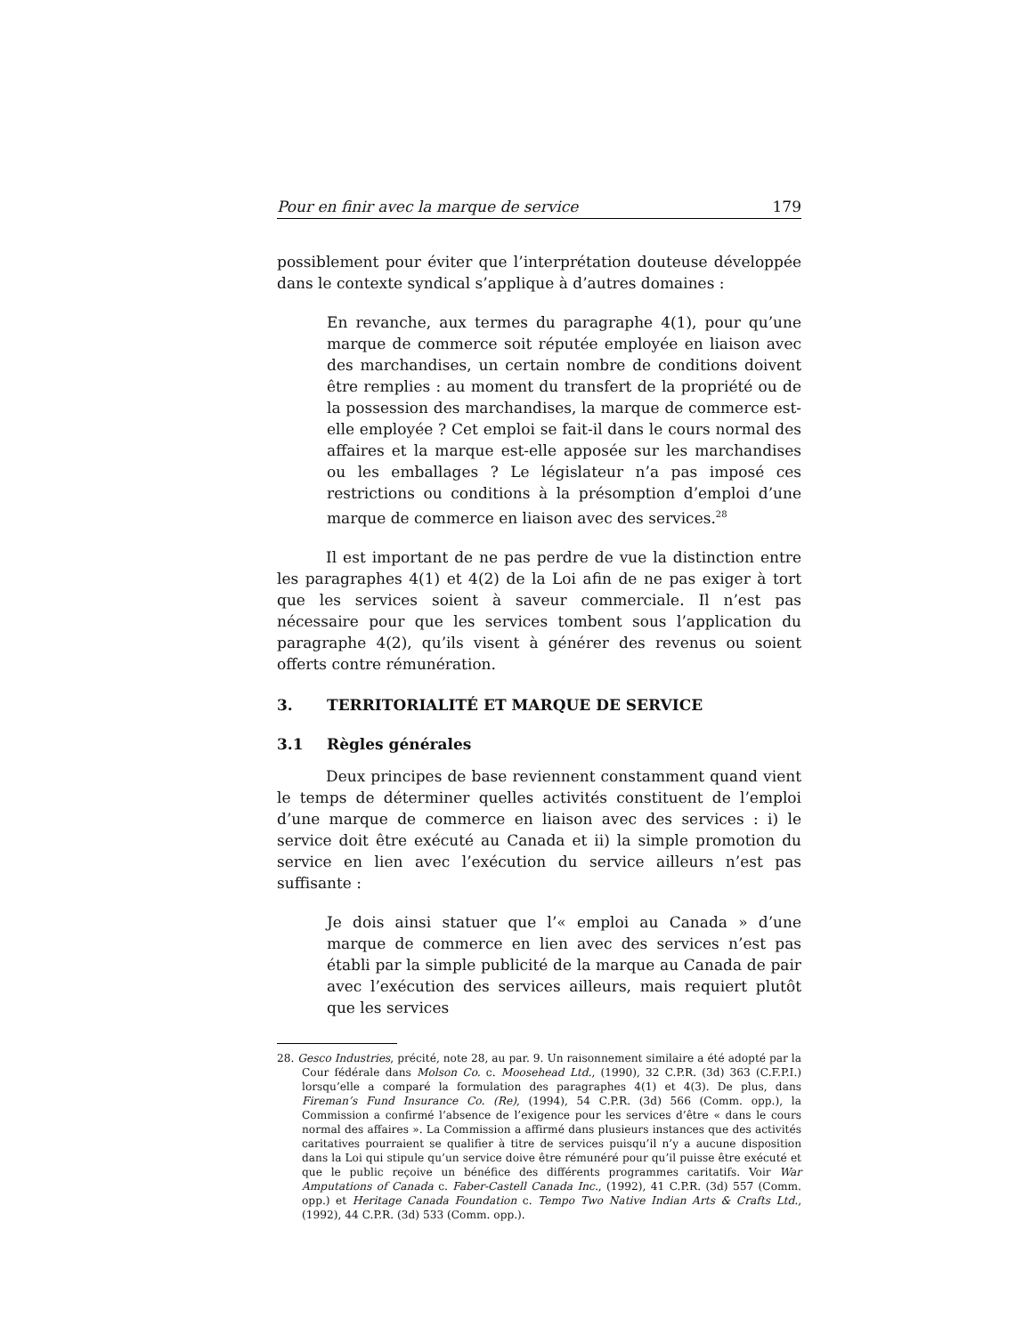Pour en finir avec la marque de service 179
possiblement pour éviter que l’interprétation douteuse développée dans le contexte syndical s’applique à d’autres domaines :
En revanche, aux termes du paragraphe 4(1), pour qu’une marque de commerce soit réputée employée en liaison avec des marchandises, un certain nombre de conditions doivent être remplies : au moment du transfert de la propriété ou de la possession des marchandises, la marque de commerce est-elle employée ? Cet emploi se fait-il dans le cours normal des affaires et la marque est-elle apposée sur les marchandises ou les emballages ? Le législateur n’a pas imposé ces restrictions ou conditions à la présomption d’emploi d’une marque de commerce en liaison avec des services.<sup>28</sup>
Il est important de ne pas perdre de vue la distinction entre les paragraphes 4(1) et 4(2) de la Loi afin de ne pas exiger à tort que les services soient à saveur commerciale. Il n’est pas nécessaire pour que les services tombent sous l’application du paragraphe 4(2), qu’ils visent à générer des revenus ou soient offerts contre rémunération.
3. TERRITORIALITÉ ET MARQUE DE SERVICE
3.1 Règles générales
Deux principes de base reviennent constamment quand vient le temps de déterminer quelles activités constituent de l’emploi d’une marque de commerce en liaison avec des services : i) le service doit être exécuté au Canada et ii) la simple promotion du service en lien avec l’exécution du service ailleurs n’est pas suffisante :
Je dois ainsi statuer que l’« emploi au Canada » d’une marque de commerce en lien avec des services n’est pas établi par la simple publicité de la marque au Canada de pair avec l’exécution des services ailleurs, mais requiert plutôt que les services
28. Gesco Industries, précité, note 28, au par. 9. Un raisonnement similaire a été adopté par la Cour fédérale dans Molson Co. c. Moosehead Ltd., (1990), 32 C.P.R. (3d) 363 (C.F.P.I.) lorsqu’elle a comparé la formulation des paragraphes 4(1) et 4(3). De plus, dans Fireman’s Fund Insurance Co. (Re), (1994), 54 C.P.R. (3d) 566 (Comm. opp.), la Commission a confirmé l’absence de l’exigence pour les services d’être « dans le cours normal des affaires ». La Commission a affirmé dans plusieurs instances que des activités caritatives pourraient se qualifier à titre de services puisqu’il n’y a aucune disposition dans la Loi qui stipule qu’un service doive être rémunéré pour qu’il puisse être exécuté et que le public reçoive un bénéfice des différents programmes caritatifs. Voir War Amputations of Canada c. Faber-Castell Canada Inc., (1992), 41 C.P.R. (3d) 557 (Comm. opp.) et Heritage Canada Foundation c. Tempo Two Native Indian Arts & Crafts Ltd., (1992), 44 C.P.R. (3d) 533 (Comm. opp.).